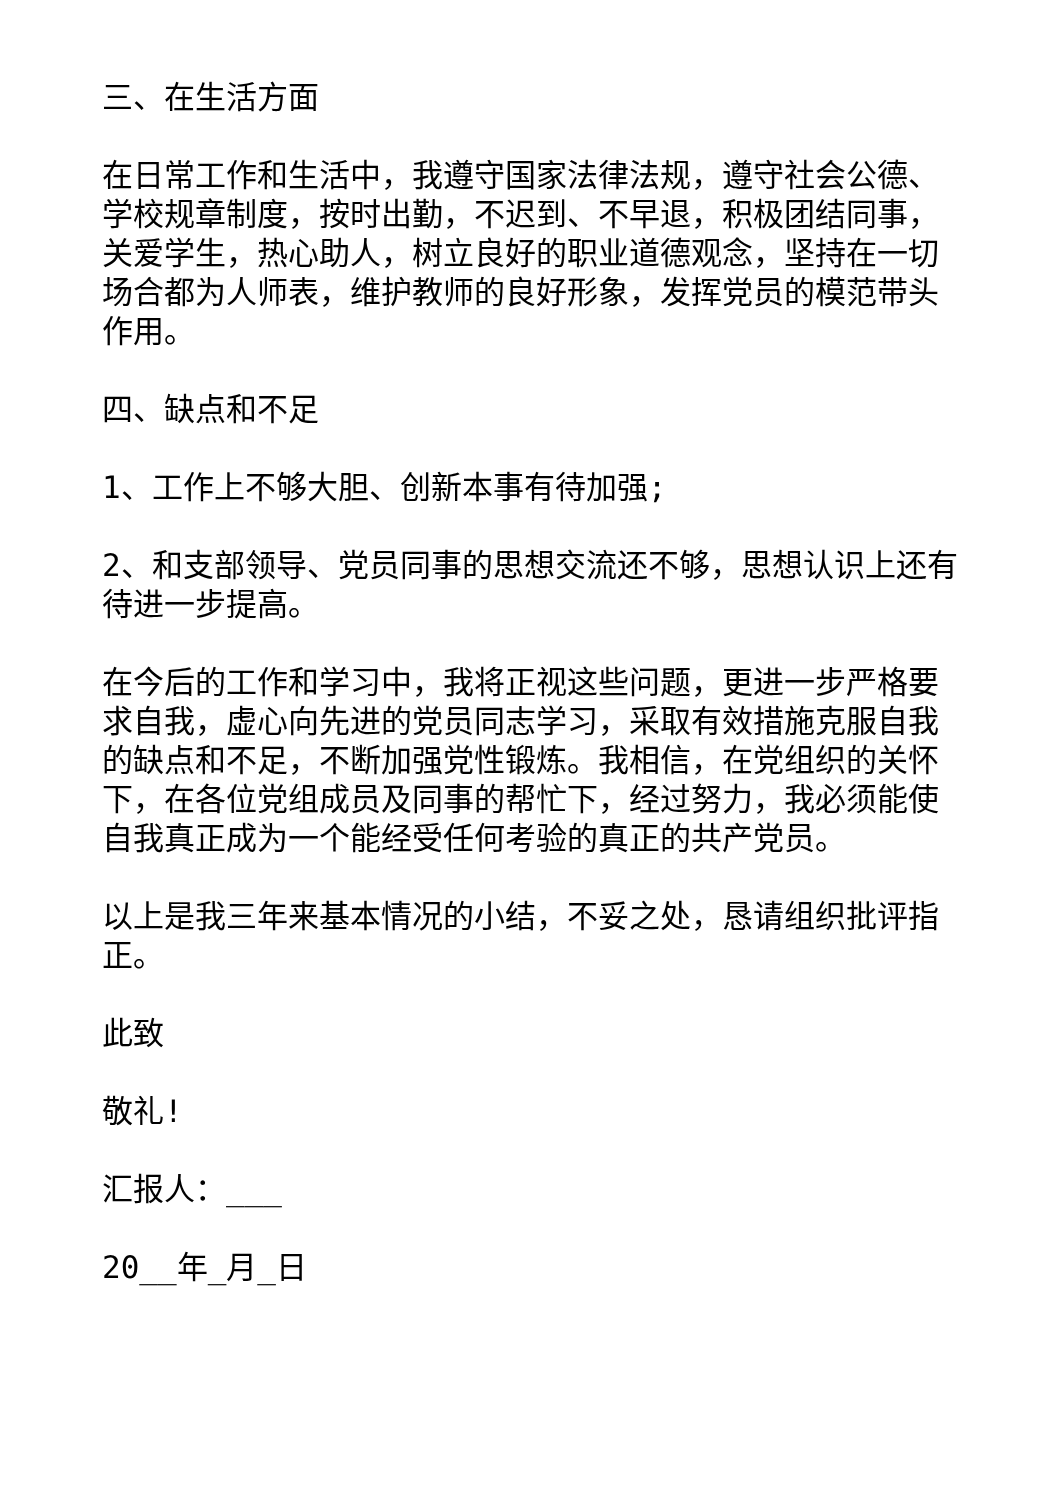三、在生活方面
在日常工作和生活中，我遵守国家法律法规，遵守社会公德、学校规章制度，按时出勤，不迟到、不早退，积极团结同事，关爱学生，热心助人，树立良好的职业道德观念，坚持在一切场合都为人师表，维护教师的良好形象，发挥党员的模范带头作用。
四、缺点和不足
1、工作上不够大胆、创新本事有待加强;
2、和支部领导、党员同事的思想交流还不够，思想认识上还有待进一步提高。
在今后的工作和学习中，我将正视这些问题，更进一步严格要求自我，虚心向先进的党员同志学习，采取有效措施克服自我的缺点和不足，不断加强党性锻炼。我相信，在党组织的关怀下，在各位党组成员及同事的帮忙下，经过努力，我必须能使自我真正成为一个能经受任何考验的真正的共产党员。
以上是我三年来基本情况的小结，不妥之处，恳请组织批评指正。
此致
敬礼!
汇报人：___
20__年_月_日